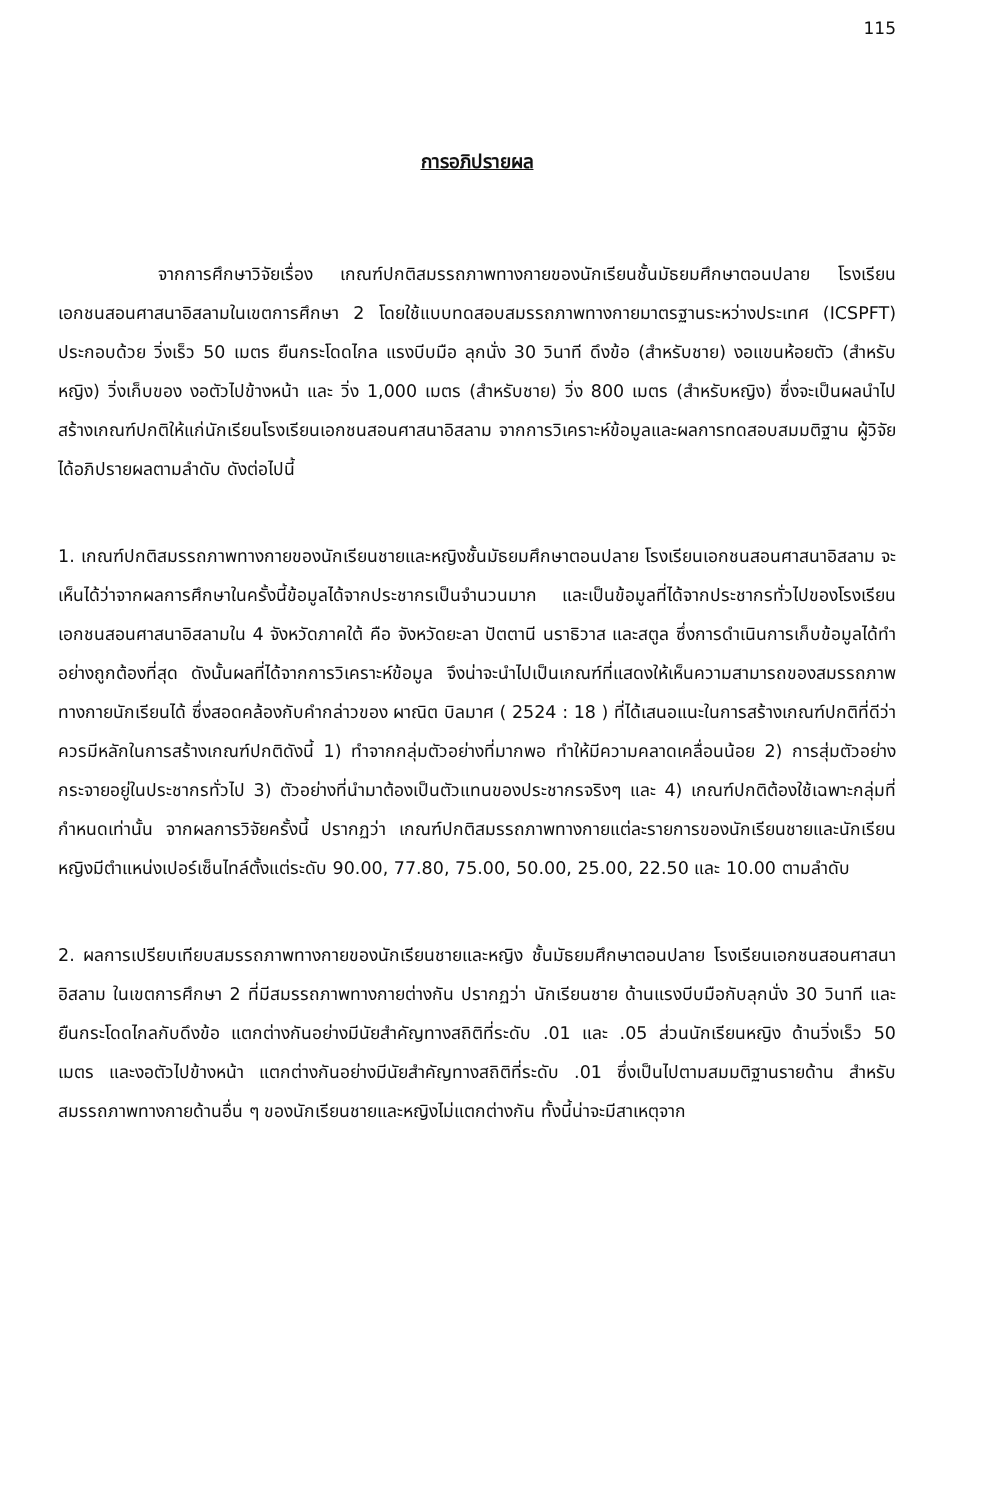115
การอภิปรายผล
จากการศึกษาวิจัยเรื่อง เกณฑ์ปกติสมรรถภาพทางกายของนักเรียนชั้นมัธยมศึกษาตอนปลาย โรงเรียนเอกชนสอนศาสนาอิสลามในเขตการศึกษา 2 โดยใช้แบบทดสอบสมรรถภาพทางกายมาตรฐานระหว่างประเทศ (ICSPFT) ประกอบด้วย วิ่งเร็ว 50 เมตร ยืนกระโดดไกล แรงบีบมือ ลุกนั่ง 30 วินาที ดึงข้อ (สำหรับชาย) งอแขนห้อยตัว (สำหรับหญิง) วิ่งเก็บของ งอตัวไปข้างหน้า และ วิ่ง 1,000 เมตร (สำหรับชาย) วิ่ง 800 เมตร (สำหรับหญิง) ซึ่งจะเป็นผลนำไปสร้างเกณฑ์ปกติให้แก่นักเรียนโรงเรียนเอกชนสอนศาสนาอิสลาม จากการวิเคราะห์ข้อมูลและผลการทดสอบสมมติฐาน ผู้วิจัยได้อภิปรายผลตามลำดับ ดังต่อไปนี้
1. เกณฑ์ปกติสมรรถภาพทางกายของนักเรียนชายและหญิงชั้นมัธยมศึกษาตอนปลาย โรงเรียนเอกชนสอนศาสนาอิสลาม จะเห็นได้ว่าจากผลการศึกษาในครั้งนี้ข้อมูลได้จากประชากรเป็นจำนวนมาก และเป็นข้อมูลที่ได้จากประชากรทั่วไปของโรงเรียนเอกชนสอนศาสนาอิสลามใน 4 จังหวัดภาคใต้ คือ จังหวัดยะลา ปัตตานี นราธิวาส และสตูล ซึ่งการดำเนินการเก็บข้อมูลได้ทำอย่างถูกต้องที่สุด ดังนั้นผลที่ได้จากการวิเคราะห์ข้อมูล จึงน่าจะนำไปเป็นเกณฑ์ที่แสดงให้เห็นความสามารถของสมรรถภาพทางกายนักเรียนได้ ซึ่งสอดคล้องกับคำกล่าวของ ผาณิต บิลมาศ ( 2524 : 18 ) ที่ได้เสนอแนะในการสร้างเกณฑ์ปกติที่ดีว่าควรมีหลักในการสร้างเกณฑ์ปกติดังนี้ 1) ทำจากกลุ่มตัวอย่างที่มากพอ ทำให้มีความคลาดเคลื่อนน้อย 2) การสุ่มตัวอย่างกระจายอยู่ในประชากรทั่วไป 3) ตัวอย่างที่นำมาต้องเป็นตัวแทนของประชากรจริงๆ และ 4) เกณฑ์ปกติต้องใช้เฉพาะกลุ่มที่กำหนดเท่านั้น จากผลการวิจัยครั้งนี้ ปรากฏว่า เกณฑ์ปกติสมรรถภาพทางกายแต่ละรายการของนักเรียนชายและนักเรียนหญิงมีตำแหน่งเปอร์เซ็นไทล์ตั้งแต่ระดับ 90.00, 77.80, 75.00, 50.00, 25.00, 22.50 และ 10.00 ตามลำดับ
2. ผลการเปรียบเทียบสมรรถภาพทางกายของนักเรียนชายและหญิง ชั้นมัธยมศึกษาตอนปลาย โรงเรียนเอกชนสอนศาสนาอิสลาม ในเขตการศึกษา 2 ที่มีสมรรถภาพทางกายต่างกัน ปรากฏว่า นักเรียนชาย ด้านแรงบีบมือกับลุกนั่ง 30 วินาที และยืนกระโดดไกลกับดึงข้อ แตกต่างกันอย่างมีนัยสำคัญทางสถิติที่ระดับ .01 และ .05 ส่วนนักเรียนหญิง ด้านวิ่งเร็ว 50 เมตร และงอตัวไปข้างหน้า แตกต่างกันอย่างมีนัยสำคัญทางสถิติที่ระดับ .01 ซึ่งเป็นไปตามสมมติฐานรายด้าน สำหรับสมรรถภาพทางกายด้านอื่น ๆ ของนักเรียนชายและหญิงไม่แตกต่างกัน ทั้งนี้น่าจะมีสาเหตุจาก